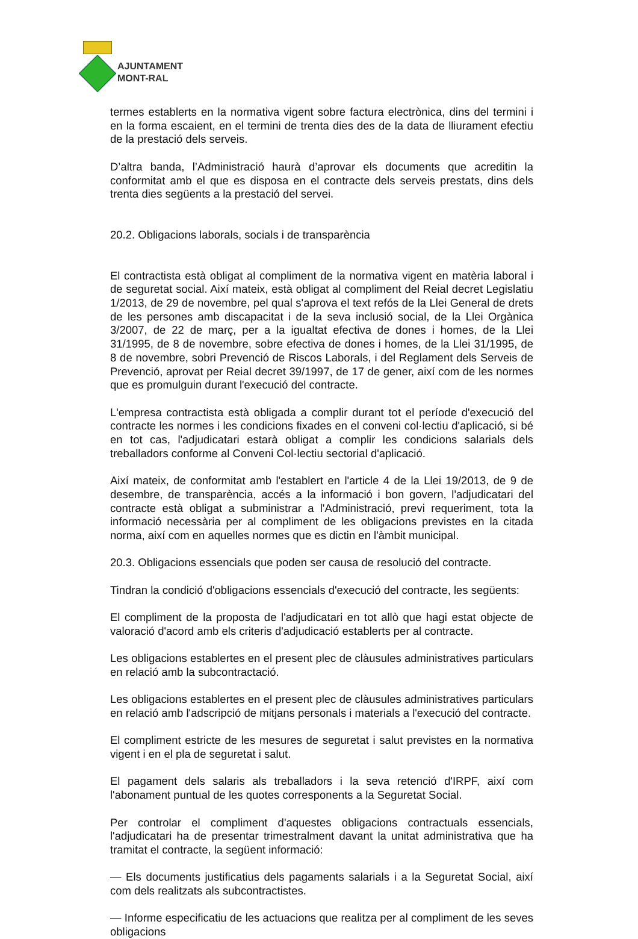AJUNTAMENT
MONT-RAL
termes establerts en la normativa vigent sobre factura electrònica, dins del termini i en la forma escaient, en el termini de trenta dies des de la data de lliurament efectiu de la prestació dels serveis.
D’altra banda, l’Administració haurà d’aprovar els documents que acreditin la conformitat amb el que es disposa en el contracte dels serveis prestats, dins dels trenta dies següents a la prestació del servei.
20.2. Obligacions laborals, socials i de transparència
El contractista està obligat al compliment de la normativa vigent en matèria laboral i de seguretat social. Així mateix, està obligat al compliment del Reial decret Legislatiu 1/2013, de 29 de novembre, pel qual s'aprova el text refós de la Llei General de drets de les persones amb discapacitat i de la seva inclusió social, de la Llei Orgànica 3/2007, de 22 de març, per a la igualtat efectiva de dones i homes, de la Llei 31/1995, de 8 de novembre, sobre efectiva de dones i homes, de la Llei 31/1995, de 8 de novembre, sobri Prevenció de Riscos Laborals, i del Reglament dels Serveis de Prevenció, aprovat per Reial decret 39/1997, de 17 de gener, així com de les normes que es promulguin durant l'execució del contracte.
L'empresa contractista està obligada a complir durant tot el període d'execució del contracte les normes i les condicions fixades en el conveni col·lectiu d'aplicació, si bé en tot cas, l'adjudicatari estarà obligat a complir les condicions salarials dels treballadors conforme al Conveni Col·lectiu sectorial d'aplicació.
Així mateix, de conformitat amb l'establert en l'article 4 de la Llei 19/2013, de 9 de desembre, de transparència, accés a la informació i bon govern, l'adjudicatari del contracte està obligat a subministrar a l'Administració, previ requeriment, tota la informació necessària per al compliment de les obligacions previstes en la citada norma, així com en aquelles normes que es dictin en l'àmbit municipal.
20.3. Obligacions essencials que poden ser causa de resolució del contracte.
Tindran la condició d'obligacions essencials d'execució del contracte, les següents:
El compliment de la proposta de l'adjudicatari en tot allò que hagi estat objecte de valoració d'acord amb els criteris d'adjudicació establerts per al contracte.
Les obligacions establertes en el present plec de clàusules administratives particulars en relació amb la subcontractació.
Les obligacions establertes en el present plec de clàusules administratives particulars en relació amb l'adscripció de mitjans personals i materials a l'execució del contracte.
El compliment estricte de les mesures de seguretat i salut previstes en la normativa vigent i en el pla de seguretat i salut.
El pagament dels salaris als treballadors i la seva retenció d'IRPF, així com l'abonament puntual de les quotes corresponents a la Seguretat Social.
Per controlar el compliment d'aquestes obligacions contractuals essencials, l'adjudicatari ha de presentar trimestralment davant la unitat administrativa que ha tramitat el contracte, la següent informació:
— Els documents justificatius dels pagaments salarials i a la Seguretat Social, així com dels realitzats als subcontractistes.
— Informe especificatiu de les actuacions que realitza per al compliment de les seves obligacions